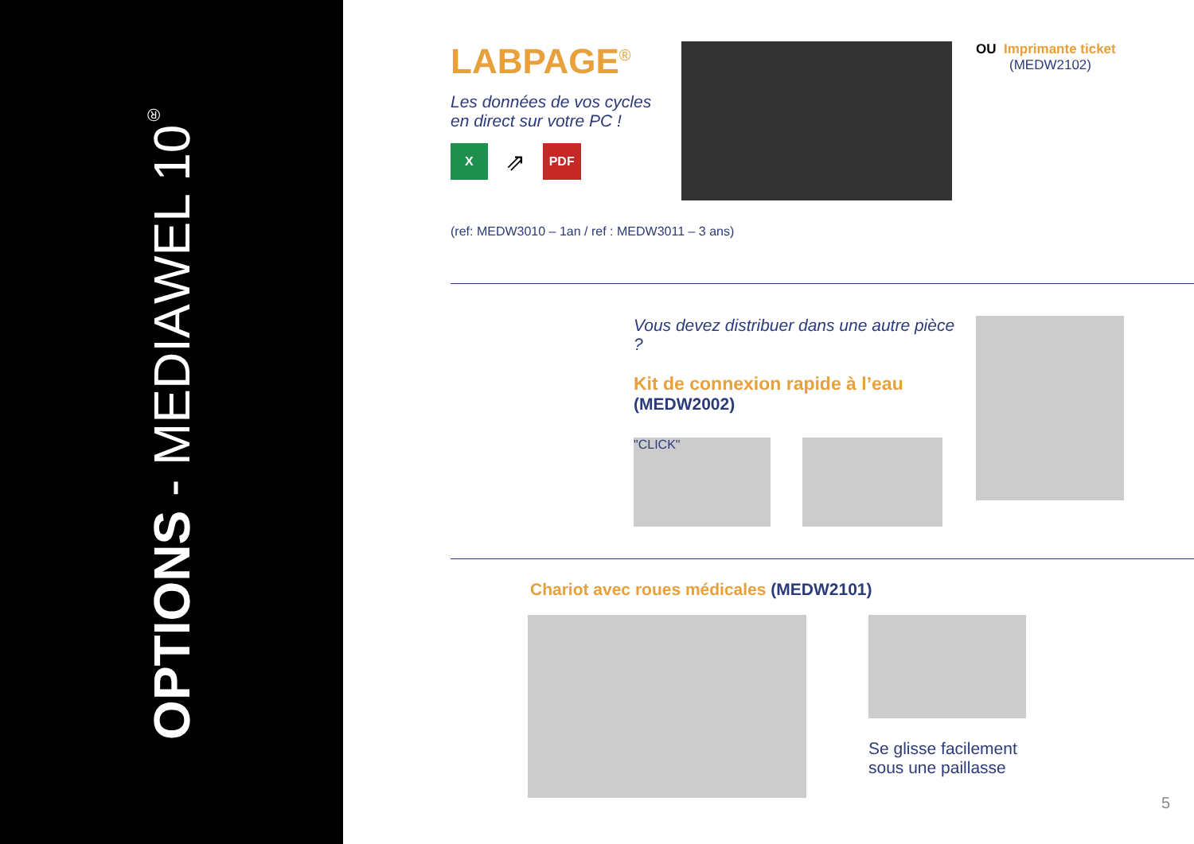OPTIONS - MEDIAWEL 10<sup>®</sup>
LABPAGE<sup>®</sup>
Les données de vos cycles
en direct sur votre PC !
X ⇗ PDF
OU Imprimante ticket
(MEDW2102)
(ref: MEDW3010 – 1an / ref : MEDW3011 – 3 ans)
Vous devez distribuer dans une autre pièce ?
Kit de connexion rapide à l’eau
(MEDW2002)
"CLICK"
Chariot avec roues médicales (MEDW2101)
Se glisse facilement
sous une paillasse
5